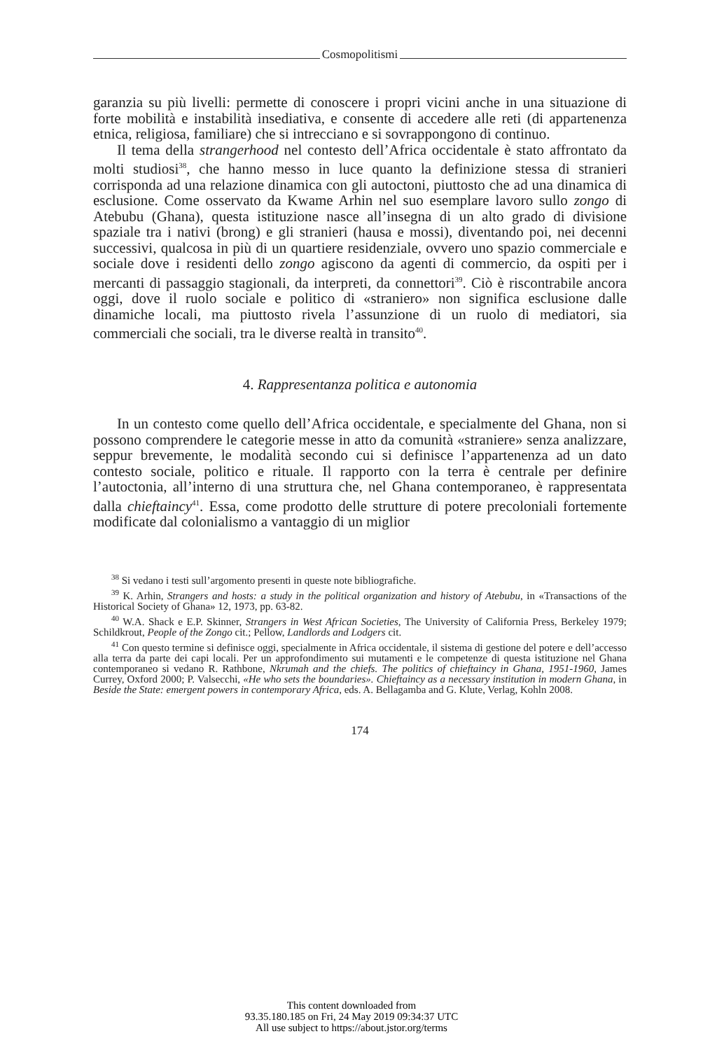Cosmopolitismi
garanzia su più livelli: permette di conoscere i propri vicini anche in una situazione di forte mobilità e instabilità insediativa, e consente di accedere alle reti (di appartenenza etnica, religiosa, familiare) che si intrecciano e si sovrappongono di continuo.
Il tema della strangerhood nel contesto dell’Africa occidentale è stato affrontato da molti studiosi<sup>38</sup>, che hanno messo in luce quanto la definizione stessa di stranieri corrisponda ad una relazione dinamica con gli autoctoni, piuttosto che ad una dinamica di esclusione. Come osservato da Kwame Arhin nel suo esemplare lavoro sullo zongo di Atebubu (Ghana), questa istituzione nasce all’insegna di un alto grado di divisione spaziale tra i nativi (brong) e gli stranieri (hausa e mossi), diventando poi, nei decenni successivi, qualcosa in più di un quartiere residenziale, ovvero uno spazio commerciale e sociale dove i residenti dello zongo agiscono da agenti di commercio, da ospiti per i mercanti di passaggio stagionali, da interpreti, da connettori<sup>39</sup>. Ciò è riscontrabile ancora oggi, dove il ruolo sociale e politico di «straniero» non significa esclusione dalle dinamiche locali, ma piuttosto rivela l’assunzione di un ruolo di mediatori, sia commerciali che sociali, tra le diverse realtà in transito<sup>40</sup>.
4. Rappresentanza politica e autonomia
In un contesto come quello dell’Africa occidentale, e specialmente del Ghana, non si possono comprendere le categorie messe in atto da comunità «straniere» senza analizzare, seppur brevemente, le modalità secondo cui si definisce l’appartenenza ad un dato contesto sociale, politico e rituale. Il rapporto con la terra è centrale per definire l’autoctonia, all’interno di una struttura che, nel Ghana contemporaneo, è rappresentata dalla chieftaincy<sup>41</sup>. Essa, come prodotto delle strutture di potere precoloniali fortemente modificate dal colonialismo a vantaggio di un miglior
<sup>38</sup> Si vedano i testi sull’argomento presenti in queste note bibliografiche.
<sup>39</sup> K. Arhin, Strangers and hosts: a study in the political organization and history of Atebubu, in «Transactions of the Historical Society of Ghana» 12, 1973, pp. 63-82.
<sup>40</sup> W.A. Shack e E.P. Skinner, Strangers in West African Societies, The University of California Press, Berkeley 1979; Schildkrout, People of the Zongo cit.; Pellow, Landlords and Lodgers cit.
<sup>41</sup> Con questo termine si definisce oggi, specialmente in Africa occidentale, il sistema di gestione del potere e dell’accesso alla terra da parte dei capi locali. Per un approfondimento sui mutamenti e le competenze di questa istituzione nel Ghana contemporaneo si vedano R. Rathbone, Nkrumah and the chiefs. The politics of chieftaincy in Ghana, 1951-1960, James Currey, Oxford 2000; P. Valsecchi, «He who sets the boundaries». Chieftaincy as a necessary institution in modern Ghana, in Beside the State: emergent powers in contemporary Africa, eds. A. Bellagamba and G. Klute, Verlag, Kohln 2008.
174
This content downloaded from
93.35.180.185 on Fri, 24 May 2019 09:34:37 UTC
All use subject to https://about.jstor.org/terms